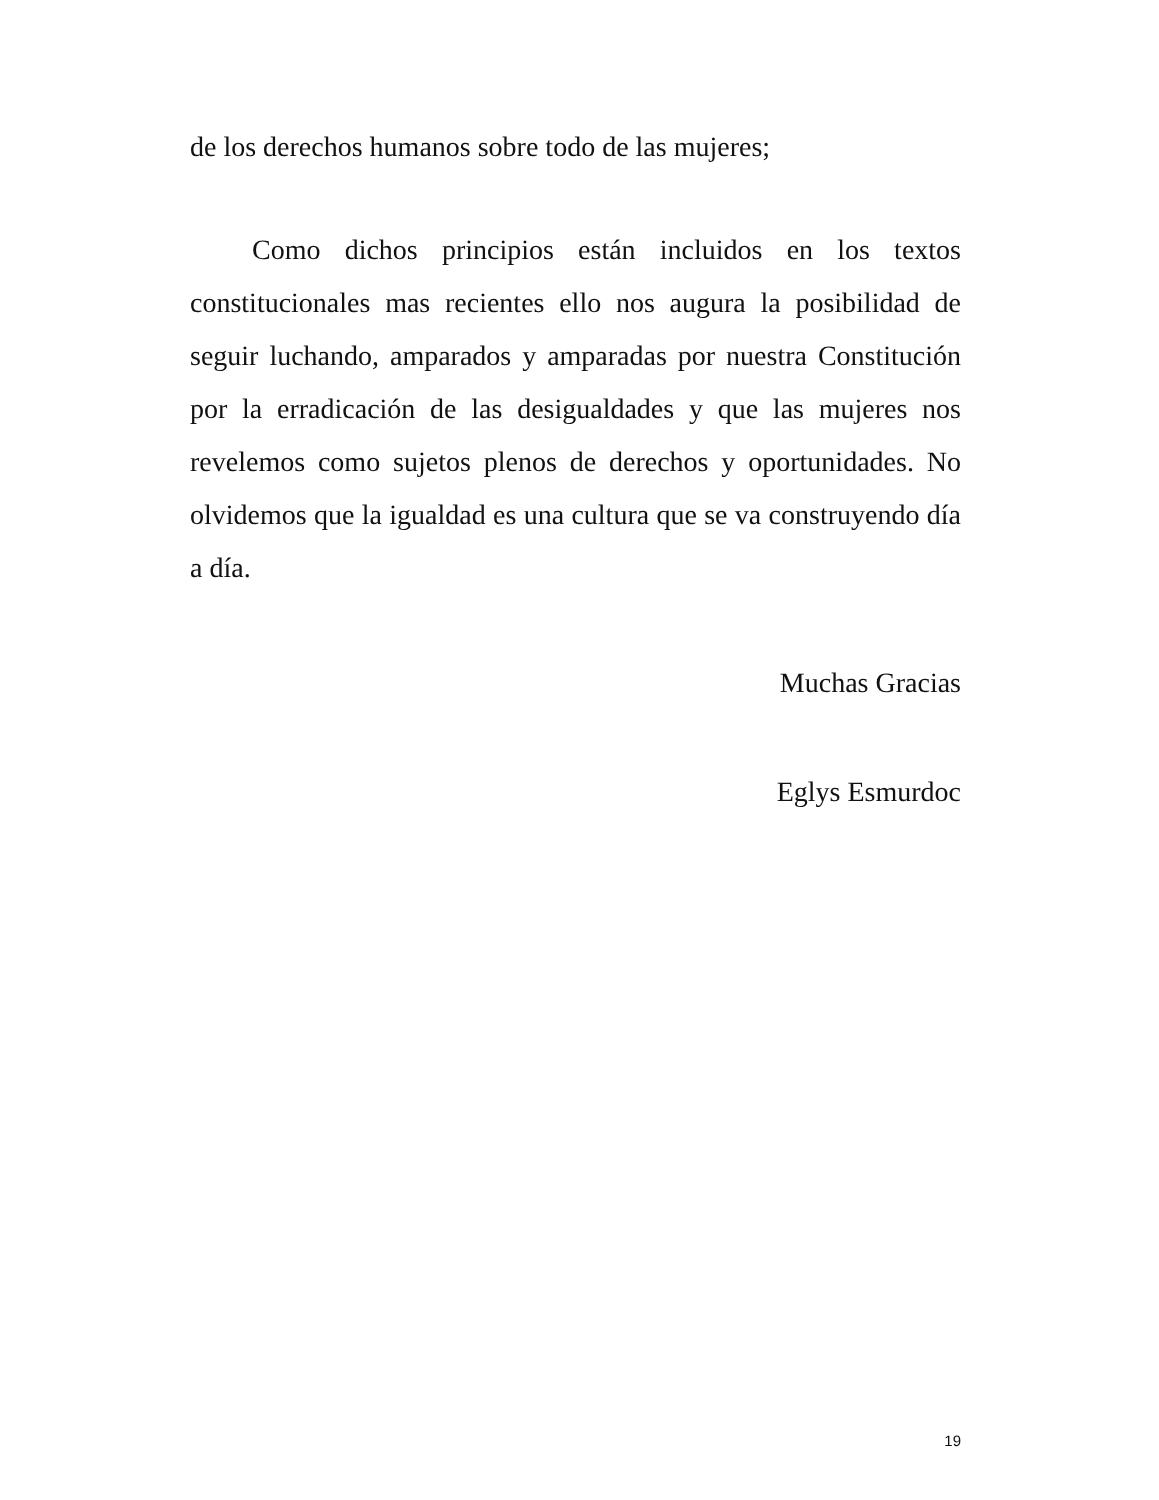de los derechos humanos sobre todo de las mujeres;
Como dichos principios están incluidos en los textos constitucionales mas recientes ello nos augura la posibilidad de seguir luchando, amparados y amparadas por nuestra Constitución por la erradicación de las desigualdades y que las mujeres nos revelemos como sujetos plenos de derechos y oportunidades. No olvidemos que la igualdad es una cultura que se va construyendo día a día.
Muchas Gracias
Eglys Esmurdoc
19